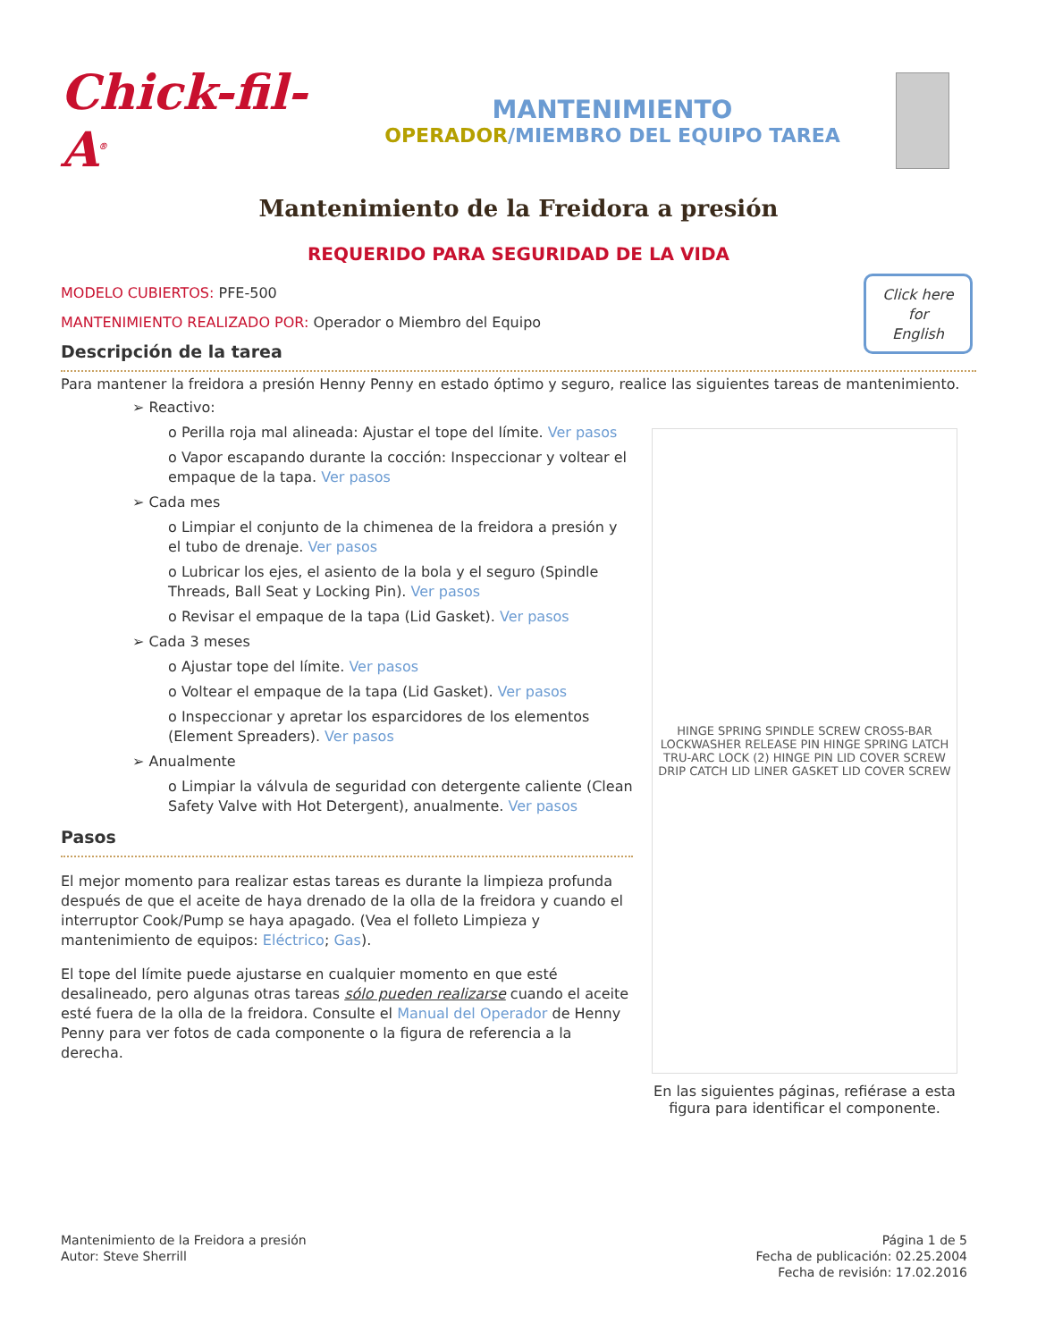Chick-fil-A<sup>®</sup>
MANTENIMIENTO
OPERADOR/MIEMBRO DEL EQUIPO TAREA
Mantenimiento de la Freidora a presión
REQUERIDO PARA SEGURIDAD DE LA VIDA
Click here
for
English
MODELO CUBIERTOS: PFE-500
MANTENIMIENTO REALIZADO POR: Operador o Miembro del Equipo
Descripción de la tarea
Para mantener la freidora a presión Henny Penny en estado óptimo y seguro, realice las siguientes tareas de mantenimiento.
➢ Reactivo:
o Perilla roja mal alineada: Ajustar el tope del límite. Ver pasos
o Vapor escapando durante la cocción: Inspeccionar y voltear el empaque de la tapa. Ver pasos
➢ Cada mes
o Limpiar el conjunto de la chimenea de la freidora a presión y el tubo de drenaje. Ver pasos
o Lubricar los ejes, el asiento de la bola y el seguro (Spindle Threads, Ball Seat y Locking Pin). Ver pasos
o Revisar el empaque de la tapa (Lid Gasket). Ver pasos
➢ Cada 3 meses
o Ajustar tope del límite. Ver pasos
o Voltear el empaque de la tapa (Lid Gasket). Ver pasos
o Inspeccionar y apretar los esparcidores de los elementos (Element Spreaders). Ver pasos
➢ Anualmente
o Limpiar la válvula de seguridad con detergente caliente (Clean Safety Valve with Hot Detergent), anualmente. Ver pasos
Pasos
El mejor momento para realizar estas tareas es durante la limpieza profunda después de que el aceite de haya drenado de la olla de la freidora y cuando el interruptor Cook/Pump se haya apagado. (Vea el folleto Limpieza y mantenimiento de equipos: Eléctrico; Gas).
El tope del límite puede ajustarse en cualquier momento en que esté desalineado, pero algunas otras tareas sólo pueden realizarse cuando el aceite esté fuera de la olla de la freidora. Consulte el Manual del Operador de Henny Penny para ver fotos de cada componente o la figura de referencia a la derecha.
HINGE SPRING SPINDLE SCREW CROSS-BAR LOCKWASHER RELEASE PIN HINGE SPRING LATCH TRU-ARC LOCK (2) HINGE PIN LID COVER SCREW DRIP CATCH LID LINER GASKET LID COVER SCREW
En las siguientes páginas, refiérase a esta figura para identificar el componente.
Mantenimiento de la Freidora a presión
Autor: Steve Sherrill
Página 1 de 5
Fecha de publicación: 02.25.2004
Fecha de revisión: 17.02.2016